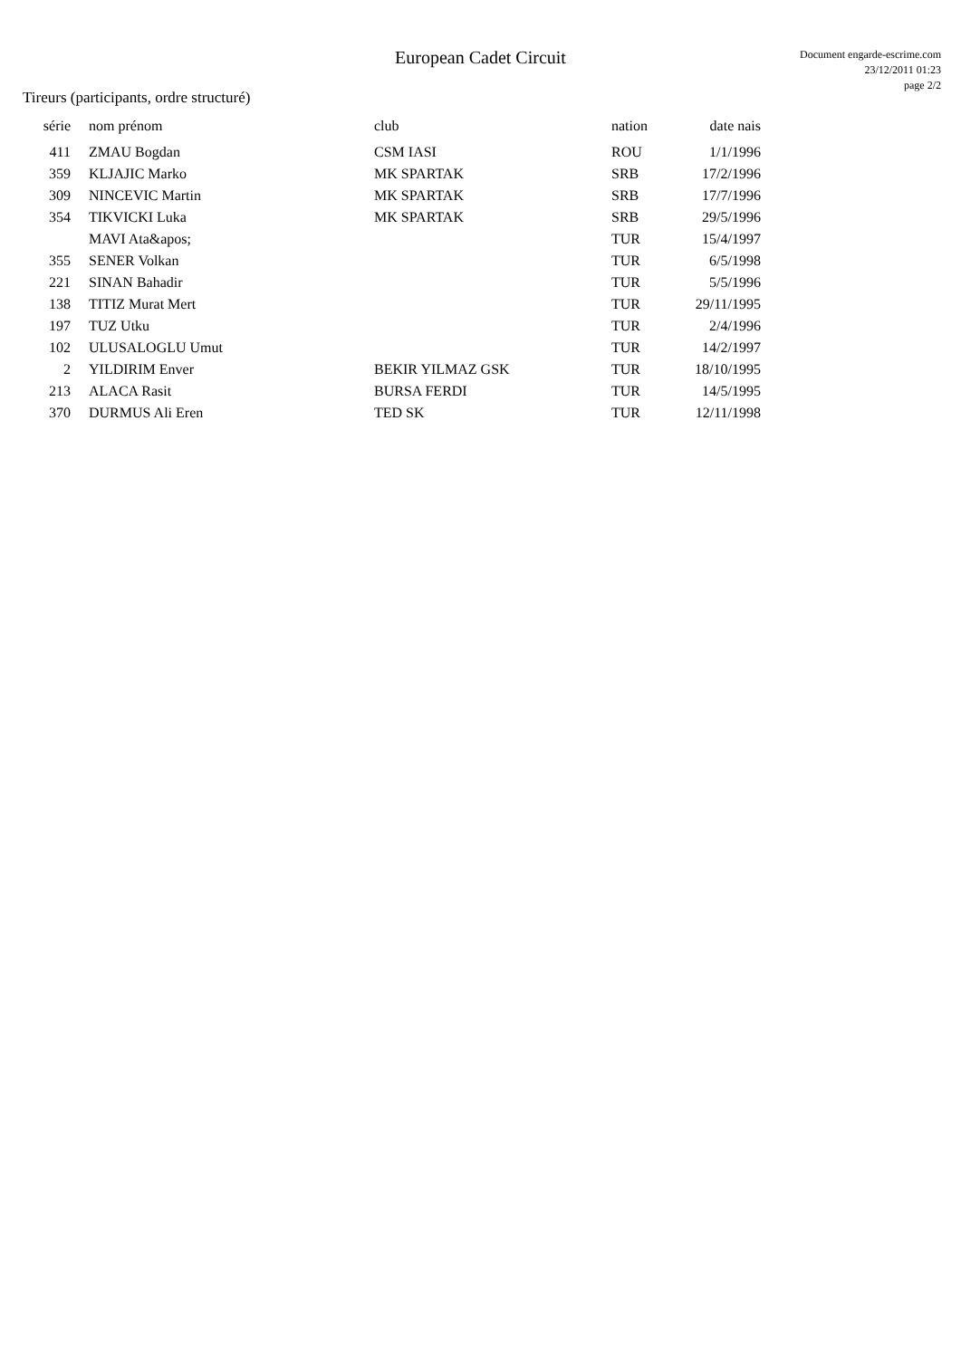European Cadet Circuit
Document engarde-escrime.com
23/12/2011 01:23
page 2/2
Tireurs (participants, ordre structuré)
| série | nom prénom | club | nation | date nais |
| --- | --- | --- | --- | --- |
| 411 | ZMAU Bogdan | CSM IASI | ROU | 1/1/1996 |
| 359 | KLJAJIC Marko | MK SPARTAK | SRB | 17/2/1996 |
| 309 | NINCEVIC Martin | MK SPARTAK | SRB | 17/7/1996 |
| 354 | TIKVICKI Luka | MK SPARTAK | SRB | 29/5/1996 |
| | MAVI Ata&apos; | | TUR | 15/4/1997 |
| 355 | SENER Volkan | | TUR | 6/5/1998 |
| 221 | SINAN Bahadir | | TUR | 5/5/1996 |
| 138 | TITIZ Murat Mert | | TUR | 29/11/1995 |
| 197 | TUZ Utku | | TUR | 2/4/1996 |
| 102 | ULUSALOGLU Umut | | TUR | 14/2/1997 |
| 2 | YILDIRIM Enver | BEKIR YILMAZ GSK | TUR | 18/10/1995 |
| 213 | ALACA Rasit | BURSA FERDI | TUR | 14/5/1995 |
| 370 | DURMUS Ali Eren | TED SK | TUR | 12/11/1998 |